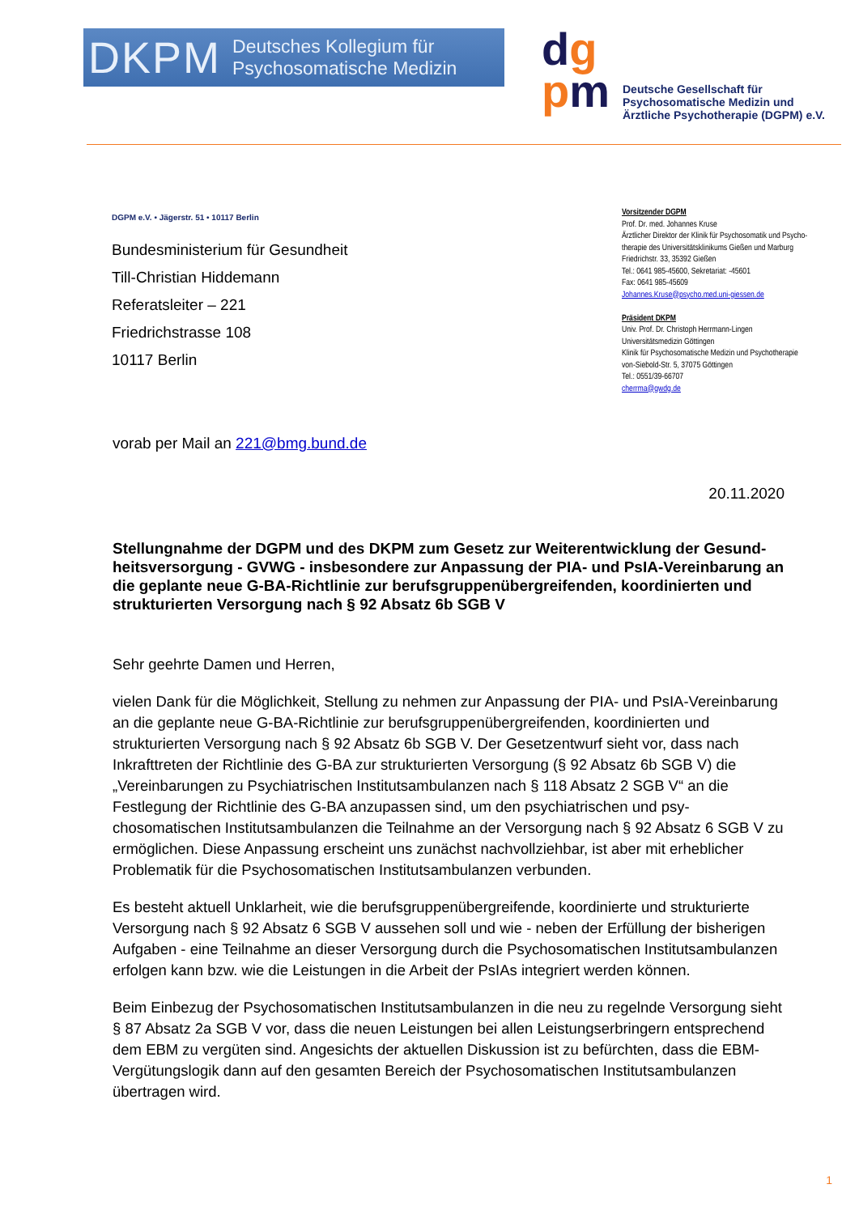DKPM Deutsches Kollegium für
Psychosomatische Medizin
dg
pm
Deutsche Gesellschaft für
Psychosomatische Medizin und
Ärztliche Psychotherapie (DGPM) e.V.
DGPM e.V. • Jägerstr. 51 • 10117 Berlin
Bundesministerium für Gesundheit
Till-Christian Hiddemann
Referatsleiter – 221
Friedrichstrasse 108
10117 Berlin
Vorsitzender DGPM
Prof. Dr. med. Johannes Kruse
Ärztlicher Direktor der Klinik für Psychosomatik und Psycho-
therapie des Universitätsklinikums Gießen und Marburg
Friedrichstr. 33, 35392 Gießen
Tel.: 0641 985-45600, Sekretariat: -45601
Fax: 0641 985-45609
Johannes.Kruse@psycho.med.uni-giessen.de
Präsident DKPM
Univ. Prof. Dr. Christoph Herrmann-Lingen
Universitätsmedizin Göttingen
Klinik für Psychosomatische Medizin und Psychotherapie
von-Siebold-Str. 5, 37075 Göttingen
Tel.: 0551/39-66707
cherrma@gwdg.de
vorab per Mail an 221@bmg.bund.de
20.11.2020
Stellungnahme der DGPM und des DKPM zum Gesetz zur Weiterentwicklung der Gesund­heitsversorgung - GVWG - insbesondere zur Anpassung der PIA- und PsIA-Vereinbarung an die geplante neue G-BA-Richtlinie zur berufsgruppenübergreifenden, koordinierten und strukturierten Versorgung nach § 92 Absatz 6b SGB V
Sehr geehrte Damen und Herren,
vielen Dank für die Möglichkeit, Stellung zu nehmen zur Anpassung der PIA- und PsIA-Verein­barung an die geplante neue G-BA-Richtlinie zur berufsgruppenübergreifenden, koordinierten und strukturierten Versorgung nach § 92 Absatz 6b SGB V. Der Gesetzentwurf sieht vor, dass nach Inkrafttreten der Richtlinie des G-BA zur strukturierten Versorgung (§ 92 Absatz 6b SGB V) die „Vereinbarungen zu Psychiatrischen Institutsambulanzen nach § 118 Absatz 2 SGB V“ an die Festlegung der Richtlinie des G-BA anzupassen sind, um den psychiatrischen und psy­chosomatischen Institutsambulanzen die Teilnahme an der Versorgung nach § 92 Absatz 6 SGB V zu ermöglichen. Diese Anpassung erscheint uns zunächst nachvollziehbar, ist aber mit erheblicher Problematik für die Psychosomatischen Institutsambulanzen verbunden.
Es besteht aktuell Unklarheit, wie die berufsgruppenübergreifende, koordinierte und strukturierte Versorgung nach § 92 Absatz 6 SGB V aussehen soll und wie - neben der Erfüllung der bisheri­gen Aufgaben - eine Teilnahme an dieser Versorgung durch die Psychosomatischen Institut­sambulanzen erfolgen kann bzw. wie die Leistungen in die Arbeit der PsIAs integriert werden können.
Beim Einbezug der Psychosomatischen Institutsambulanzen in die neu zu regelnde Versorgung sieht § 87 Absatz 2a SGB V vor, dass die neuen Leistungen bei allen Leistungserbringern ent­sprechend dem EBM zu vergüten sind. Angesichts der aktuellen Diskussion ist zu befürchten, dass die EBM-Vergütungslogik dann auf den gesamten Bereich der Psychosomatischen Insti­tutsambulanzen übertragen wird.
1